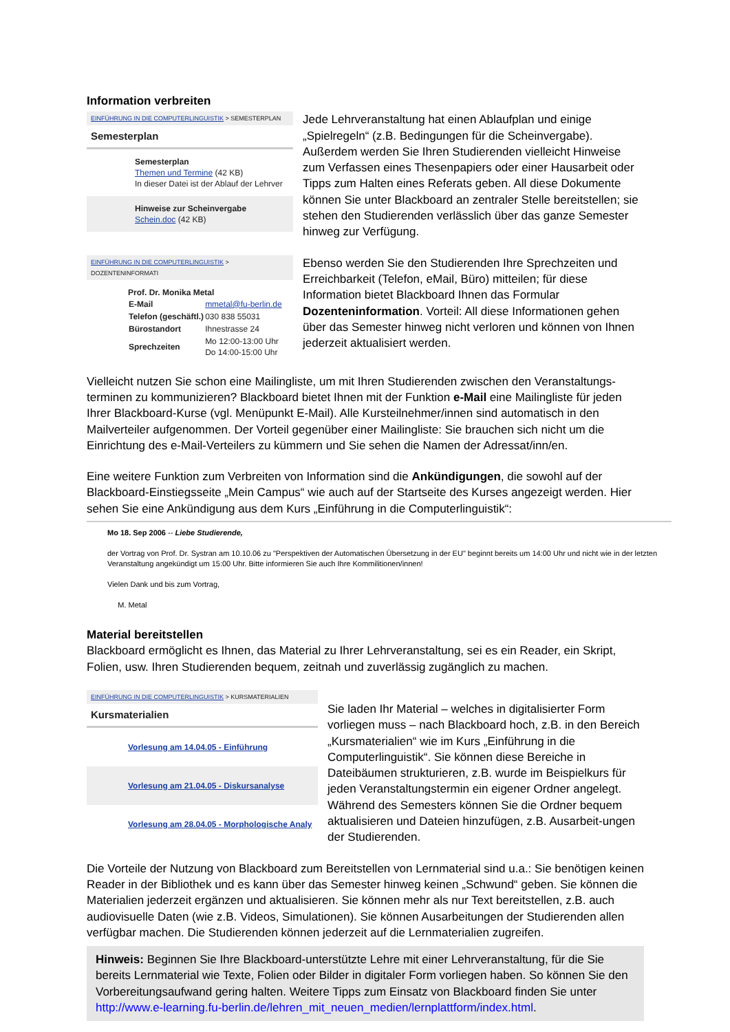Information verbreiten
EINFÜHRUNG IN DIE COMPUTERLINGUISTIK > SEMESTERPLAN
Semesterplan
Semesterplan
Themen und Termine (42 KB)
In dieser Datei ist der Ablauf der Lehrver
Hinweise zur Scheinvergabe
Schein.doc (42 KB)
Jede Lehrveranstaltung hat einen Ablaufplan und einige „Spielregeln“ (z.B. Bedingungen für die Scheinvergabe). Außerdem werden Sie Ihren Studierenden vielleicht Hinweise zum Verfassen eines Thesenpapiers oder einer Hausarbeit oder Tipps zum Halten eines Referats geben. All diese Dokumente können Sie unter Blackboard an zentraler Stelle bereitstellen; sie stehen den Studierenden verlässlich über das ganze Semester hinweg zur Verfügung.
EINFÜHRUNG IN DIE COMPUTERLINGUISTIK > DOZENTENINFORMATI
Prof. Dr. Monika Metal
| E-Mail | mmetal@fu-berlin.de |
| Telefon (geschäftl.) | 030 838 55031 |
| Bürostandort | Ihnestrasse 24 |
| Sprechzeiten | Mo 12:00-13:00 Uhr Do 14:00-15:00 Uhr |
Ebenso werden Sie den Studierenden Ihre Sprechzeiten und Erreichbarkeit (Telefon, eMail, Büro) mitteilen; für diese Information bietet Blackboard Ihnen das Formular Dozenteninformation. Vorteil: All diese Informationen gehen über das Semester hinweg nicht verloren und können von Ihnen jederzeit aktualisiert werden.
Vielleicht nutzen Sie schon eine Mailingliste, um mit Ihren Studierenden zwischen den Veranstaltungs-terminen zu kommunizieren? Blackboard bietet Ihnen mit der Funktion e-Mail eine Mailingliste für jeden Ihrer Blackboard-Kurse (vgl. Menüpunkt E-Mail). Alle Kursteilnehmer/innen sind automatisch in den Mailverteiler aufgenommen. Der Vorteil gegenüber einer Mailingliste: Sie brauchen sich nicht um die Einrichtung des e-Mail-Verteilers zu kümmern und Sie sehen die Namen der Adressat/inn/en.
Eine weitere Funktion zum Verbreiten von Information sind die Ankündigungen, die sowohl auf der Blackboard-Einstiegsseite „Mein Campus“ wie auch auf der Startseite des Kurses angezeigt werden. Hier sehen Sie eine Ankündigung aus dem Kurs „Einführung in die Computerlinguistik“:
Mo 18. Sep 2006 -- Liebe Studierende,
der Vortrag von Prof. Dr. Systran am 10.10.06 zu "Perspektiven der Automatischen Übersetzung in der EU" beginnt bereits um 14:00 Uhr und nicht wie in der letzten Veranstaltung angekündigt um 15:00 Uhr. Bitte informieren Sie auch Ihre Kommilitionen/innen!
Vielen Dank und bis zum Vortrag,
M. Metal
Material bereitstellen
Blackboard ermöglicht es Ihnen, das Material zu Ihrer Lehrveranstaltung, sei es ein Reader, ein Skript, Folien, usw. Ihren Studierenden bequem, zeitnah und zuverlässig zugänglich zu machen.
EINFÜHRUNG IN DIE COMPUTERLINGUISTIK > KURSMATERIALIEN
Kursmaterialien
Vorlesung am 14.04.05 - Einführung
Vorlesung am 21.04.05 - Diskursanalyse
Vorlesung am 28.04.05 - Morphologische Analy
Sie laden Ihr Material – welches in digitalisierter Form vorliegen muss – nach Blackboard hoch, z.B. in den Bereich „Kursmaterialien“ wie im Kurs „Einführung in die Computerlinguistik“. Sie können diese Bereiche in Dateibäumen strukturieren, z.B. wurde im Beispielkurs für jeden Veranstaltungstermin ein eigener Ordner angelegt. Während des Semesters können Sie die Ordner bequem aktualisieren und Dateien hinzufügen, z.B. Ausarbeit-ungen der Studierenden.
Die Vorteile der Nutzung von Blackboard zum Bereitstellen von Lernmaterial sind u.a.: Sie benötigen keinen Reader in der Bibliothek und es kann über das Semester hinweg keinen „Schwund“ geben. Sie können die Materialien jederzeit ergänzen und aktualisieren. Sie können mehr als nur Text bereitstellen, z.B. auch audiovisuelle Daten (wie z.B. Videos, Simulationen). Sie können Ausarbeitungen der Studierenden allen verfügbar machen. Die Studierenden können jederzeit auf die Lernmaterialien zugreifen.
Hinweis: Beginnen Sie Ihre Blackboard-unterstützte Lehre mit einer Lehrveranstaltung, für die Sie bereits Lernmaterial wie Texte, Folien oder Bilder in digitaler Form vorliegen haben. So können Sie den Vorbereitungsaufwand gering halten. Weitere Tipps zum Einsatz von Blackboard finden Sie unter http://www.e-learning.fu-berlin.de/lehren_mit_neuen_medien/lernplattform/index.html.